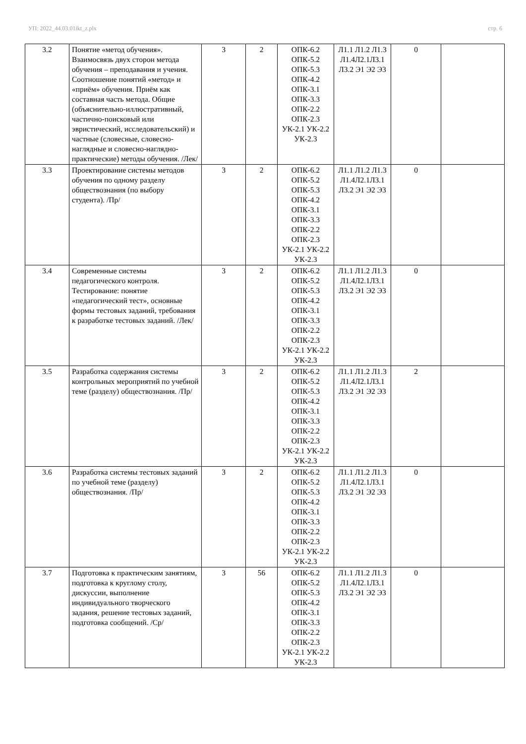УП: 2022_44.03.01ikt_z.plx стр. 6
| 3.2 | Понятие «метод обучения». Взаимосвязь двух сторон метода обучения – преподавания и учения. Соотношение понятий «метод» и «приём» обучения. Приём как составная часть метода. Общие (объяснительно-иллюстративный, частично-поисковый или эвристический, исследовательский) и частные (словесные, словесно-наглядные и словесно-наглядно-практические) методы обучения. /Лек/ | 3 | 2 | ОПК-6.2 ОПК-5.2 ОПК-5.3 ОПК-4.2 ОПК-3.1 ОПК-3.3 ОПК-2.2 ОПК-2.3 УК-2.1 УК-2.2 УК-2.3 | Л1.1 Л1.2 Л1.3 Л1.4Л2.1Л3.1 Л3.2 Э1 Э2 Э3 | 0 | |
| 3.3 | Проектирование системы методов обучения по одному разделу обществознания (по выбору студента). /Пр/ | 3 | 2 | ОПК-6.2 ОПК-5.2 ОПК-5.3 ОПК-4.2 ОПК-3.1 ОПК-3.3 ОПК-2.2 ОПК-2.3 УК-2.1 УК-2.2 УК-2.3 | Л1.1 Л1.2 Л1.3 Л1.4Л2.1Л3.1 Л3.2 Э1 Э2 Э3 | 0 | |
| 3.4 | Современные системы педагогического контроля. Тестирование: понятие «педагогический тест», основные формы тестовых заданий, требования к разработке тестовых заданий. /Лек/ | 3 | 2 | ОПК-6.2 ОПК-5.2 ОПК-5.3 ОПК-4.2 ОПК-3.1 ОПК-3.3 ОПК-2.2 ОПК-2.3 УК-2.1 УК-2.2 УК-2.3 | Л1.1 Л1.2 Л1.3 Л1.4Л2.1Л3.1 Л3.2 Э1 Э2 Э3 | 0 | |
| 3.5 | Разработка содержания системы контрольных мероприятий по учебной теме (разделу) обществознания. /Пр/ | 3 | 2 | ОПК-6.2 ОПК-5.2 ОПК-5.3 ОПК-4.2 ОПК-3.1 ОПК-3.3 ОПК-2.2 ОПК-2.3 УК-2.1 УК-2.2 УК-2.3 | Л1.1 Л1.2 Л1.3 Л1.4Л2.1Л3.1 Л3.2 Э1 Э2 Э3 | 2 | |
| 3.6 | Разработка системы тестовых заданий по учебной теме (разделу) обществознания. /Пр/ | 3 | 2 | ОПК-6.2 ОПК-5.2 ОПК-5.3 ОПК-4.2 ОПК-3.1 ОПК-3.3 ОПК-2.2 ОПК-2.3 УК-2.1 УК-2.2 УК-2.3 | Л1.1 Л1.2 Л1.3 Л1.4Л2.1Л3.1 Л3.2 Э1 Э2 Э3 | 0 | |
| 3.7 | Подготовка к практическим занятиям, подготовка к круглому столу, дискуссии, выполнение индивидуального творческого задания, решение тестовых заданий, подготовка сообщений. /Ср/ | 3 | 56 | ОПК-6.2 ОПК-5.2 ОПК-5.3 ОПК-4.2 ОПК-3.1 ОПК-3.3 ОПК-2.2 ОПК-2.3 УК-2.1 УК-2.2 УК-2.3 | Л1.1 Л1.2 Л1.3 Л1.4Л2.1Л3.1 Л3.2 Э1 Э2 Э3 | 0 | |